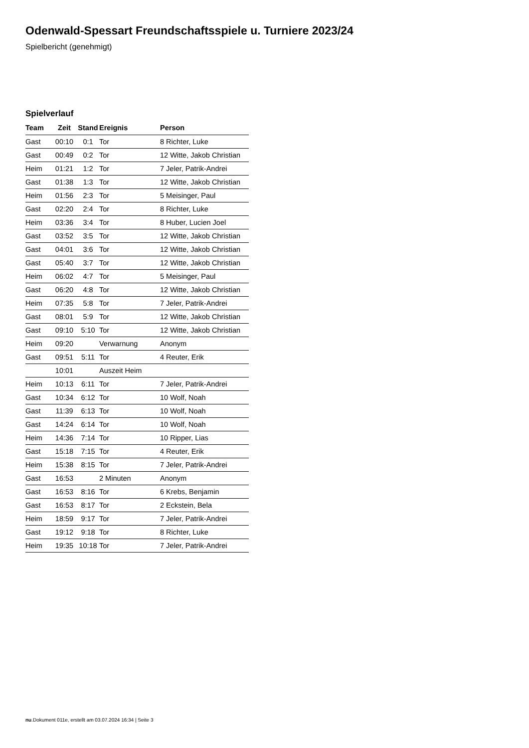Odenwald-Spessart Freundschaftsspiele u. Turniere 2023/24
Spielbericht (genehmigt)
Spielverlauf
| Team | Zeit | Stand | Ereignis | Person |
| --- | --- | --- | --- | --- |
| Gast | 00:10 | 0:1 | Tor | 8 Richter, Luke |
| Gast | 00:49 | 0:2 | Tor | 12 Witte, Jakob Christian |
| Heim | 01:21 | 1:2 | Tor | 7 Jeler, Patrik-Andrei |
| Gast | 01:38 | 1:3 | Tor | 12 Witte, Jakob Christian |
| Heim | 01:56 | 2:3 | Tor | 5 Meisinger, Paul |
| Gast | 02:20 | 2:4 | Tor | 8 Richter, Luke |
| Heim | 03:36 | 3:4 | Tor | 8 Huber, Lucien Joel |
| Gast | 03:52 | 3:5 | Tor | 12 Witte, Jakob Christian |
| Gast | 04:01 | 3:6 | Tor | 12 Witte, Jakob Christian |
| Gast | 05:40 | 3:7 | Tor | 12 Witte, Jakob Christian |
| Heim | 06:02 | 4:7 | Tor | 5 Meisinger, Paul |
| Gast | 06:20 | 4:8 | Tor | 12 Witte, Jakob Christian |
| Heim | 07:35 | 5:8 | Tor | 7 Jeler, Patrik-Andrei |
| Gast | 08:01 | 5:9 | Tor | 12 Witte, Jakob Christian |
| Gast | 09:10 | 5:10 | Tor | 12 Witte, Jakob Christian |
| Heim | 09:20 | | Verwarnung | Anonym |
| Gast | 09:51 | 5:11 | Tor | 4 Reuter, Erik |
| | 10:01 | | Auszeit Heim | |
| Heim | 10:13 | 6:11 | Tor | 7 Jeler, Patrik-Andrei |
| Gast | 10:34 | 6:12 | Tor | 10 Wolf, Noah |
| Gast | 11:39 | 6:13 | Tor | 10 Wolf, Noah |
| Gast | 14:24 | 6:14 | Tor | 10 Wolf, Noah |
| Heim | 14:36 | 7:14 | Tor | 10 Ripper, Lias |
| Gast | 15:18 | 7:15 | Tor | 4 Reuter, Erik |
| Heim | 15:38 | 8:15 | Tor | 7 Jeler, Patrik-Andrei |
| Gast | 16:53 | | 2 Minuten | Anonym |
| Gast | 16:53 | 8:16 | Tor | 6 Krebs, Benjamin |
| Gast | 16:53 | 8:17 | Tor | 2 Eckstein, Bela |
| Heim | 18:59 | 9:17 | Tor | 7 Jeler, Patrik-Andrei |
| Gast | 19:12 | 9:18 | Tor | 8 Richter, Luke |
| Heim | 19:35 | 10:18 | Tor | 7 Jeler, Patrik-Andrei |
nu.Dokument 011e, erstellt am 03.07.2024 16:34 | Seite 3